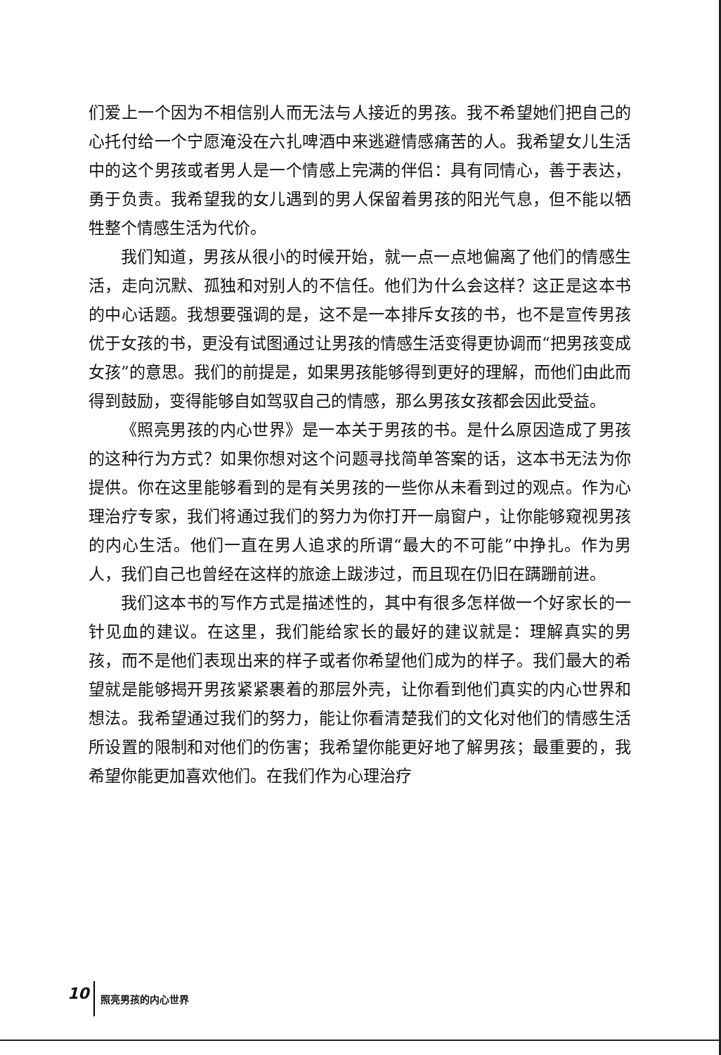们爱上一个因为不相信别人而无法与人接近的男孩。我不希望她们把自己的心托付给一个宁愿淹没在六扎啤酒中来逃避情感痛苦的人。我希望女儿生活中的这个男孩或者男人是一个情感上完满的伴侣：具有同情心，善于表达，勇于负责。我希望我的女儿遇到的男人保留着男孩的阳光气息，但不能以牺牲整个情感生活为代价。
我们知道，男孩从很小的时候开始，就一点一点地偏离了他们的情感生活，走向沉默、孤独和对别人的不信任。他们为什么会这样？这正是这本书的中心话题。我想要强调的是，这不是一本排斥女孩的书，也不是宣传男孩优于女孩的书，更没有试图通过让男孩的情感生活变得更协调而“把男孩变成女孩”的意思。我们的前提是，如果男孩能够得到更好的理解，而他们由此而得到鼓励，变得能够自如驾驭自己的情感，那么男孩女孩都会因此受益。
《照亮男孩的内心世界》是一本关于男孩的书。是什么原因造成了男孩的这种行为方式？如果你想对这个问题寻找简单答案的话，这本书无法为你提供。你在这里能够看到的是有关男孩的一些你从未看到过的观点。作为心理治疗专家，我们将通过我们的努力为你打开一扇窗户，让你能够窥视男孩的内心生活。他们一直在男人追求的所谓“最大的不可能”中挣扎。作为男人，我们自己也曾经在这样的旅途上跋涉过，而且现在仍旧在蹒跚前进。
我们这本书的写作方式是描述性的，其中有很多怎样做一个好家长的一针见血的建议。在这里，我们能给家长的最好的建议就是：理解真实的男孩，而不是他们表现出来的样子或者你希望他们成为的样子。我们最大的希望就是能够揭开男孩紧紧裹着的那层外壳，让你看到他们真实的内心世界和想法。我希望通过我们的努力，能让你看清楚我们的文化对他们的情感生活所设置的限制和对他们的伤害；我希望你能更好地了解男孩；最重要的，我希望你能更加喜欢他们。在我们作为心理治疗
10 照亮男孩的内心世界